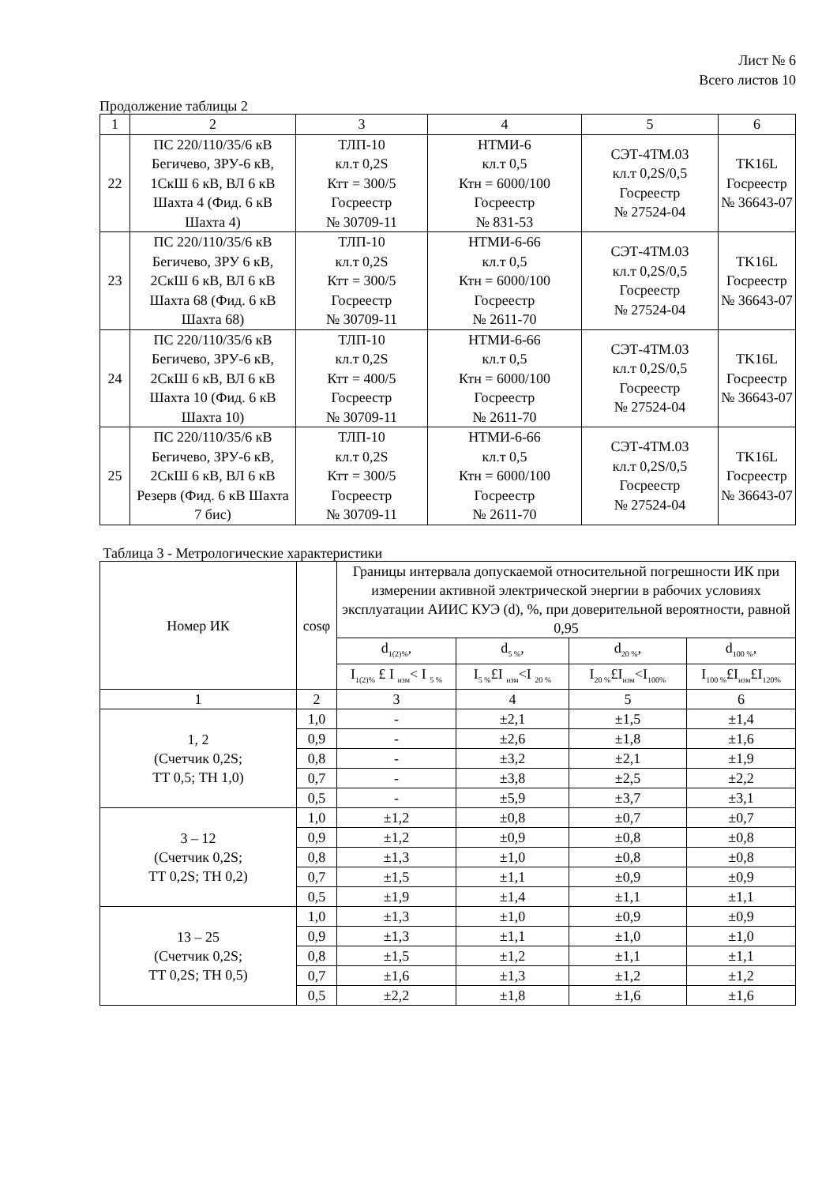Лист № 6
Всего листов 10
Продолжение таблицы 2
| 1 | 2 | 3 | 4 | 5 | 6 |
| --- | --- | --- | --- | --- | --- |
| 22 | ПС 220/110/35/6 кВ Бегичево, ЗРУ-6 кВ, 1СкШ 6 кВ, ВЛ 6 кВ Шахта 4 (Фид. 6 кВ Шахта 4) | ТЛП-10 кл.т 0,2S Ктт = 300/5 Госреестр № 30709-11 | НТМИ-6 кл.т 0,5 Ктн = 6000/100 Госреестр № 831-53 | СЭТ-4ТМ.03 кл.т 0,2S/0,5 Госреестр № 27524-04 | TK16L Госреестр № 36643-07 |
| 23 | ПС 220/110/35/6 кВ Бегичево, ЗРУ 6 кВ, 2СкШ 6 кВ, ВЛ 6 кВ Шахта 68 (Фид. 6 кВ Шахта 68) | ТЛП-10 кл.т 0,2S Ктт = 300/5 Госреестр № 30709-11 | НТМИ-6-66 кл.т 0,5 Ктн = 6000/100 Госреестр № 2611-70 | СЭТ-4ТМ.03 кл.т 0,2S/0,5 Госреестр № 27524-04 | TK16L Госреестр № 36643-07 |
| 24 | ПС 220/110/35/6 кВ Бегичево, ЗРУ-6 кВ, 2СкШ 6 кВ, ВЛ 6 кВ Шахта 10 (Фид. 6 кВ Шахта 10) | ТЛП-10 кл.т 0,2S Ктт = 400/5 Госреестр № 30709-11 | НТМИ-6-66 кл.т 0,5 Ктн = 6000/100 Госреестр № 2611-70 | СЭТ-4ТМ.03 кл.т 0,2S/0,5 Госреестр № 27524-04 | TK16L Госреестр № 36643-07 |
| 25 | ПС 220/110/35/6 кВ Бегичево, ЗРУ-6 кВ, 2СкШ 6 кВ, ВЛ 6 кВ Резерв (Фид. 6 кВ Шахта 7 бис) | ТЛП-10 кл.т 0,2S Ктт = 300/5 Госреестр № 30709-11 | НТМИ-6-66 кл.т 0,5 Ктн = 6000/100 Госреестр № 2611-70 | СЭТ-4ТМ.03 кл.т 0,2S/0,5 Госреестр № 27524-04 | TK16L Госреестр № 36643-07 |
Таблица 3 - Метрологические характеристики
| Номер ИК | cosφ | Границы интервала допускаемой относительной погрешности ИК при измерении активной электрической энергии в рабочих условиях эксплуатации АИИС КУЭ (d), %, при доверительной вероятности, равной 0,95 | | | |
| --- | --- | --- | --- | --- | --- |
| | | d<sub>1(2)%</sub>, | d<sub>5 %</sub>, | d<sub>20 %</sub>, | d<sub>100 %</sub>, |
| | | I<sub>1(2)%</sub> £ I <sub>изм</sub>< I <sub>5 %</sub> | I<sub>5 %</sub>£I <sub>изм</sub><I <sub>20 %</sub> | I<sub>20 %</sub>£I<sub>изм</sub><I<sub>100%</sub> | I<sub>100 %</sub>£I<sub>изм</sub>£I<sub>120%</sub> |
| 1 | 2 | 3 | 4 | 5 | 6 |
| 1, 2 (Счетчик 0,2S; ТТ 0,5; ТН 1,0) | 1,0 | - | ±2,1 | ±1,5 | ±1,4 |
| | 0,9 | - | ±2,6 | ±1,8 | ±1,6 |
| | 0,8 | - | ±3,2 | ±2,1 | ±1,9 |
| | 0,7 | - | ±3,8 | ±2,5 | ±2,2 |
| | 0,5 | - | ±5,9 | ±3,7 | ±3,1 |
| 3 – 12 (Счетчик 0,2S; ТТ 0,2S; ТН 0,2) | 1,0 | ±1,2 | ±0,8 | ±0,7 | ±0,7 |
| | 0,9 | ±1,2 | ±0,9 | ±0,8 | ±0,8 |
| | 0,8 | ±1,3 | ±1,0 | ±0,8 | ±0,8 |
| | 0,7 | ±1,5 | ±1,1 | ±0,9 | ±0,9 |
| | 0,5 | ±1,9 | ±1,4 | ±1,1 | ±1,1 |
| 13 – 25 (Счетчик 0,2S; ТТ 0,2S; ТН 0,5) | 1,0 | ±1,3 | ±1,0 | ±0,9 | ±0,9 |
| | 0,9 | ±1,3 | ±1,1 | ±1,0 | ±1,0 |
| | 0,8 | ±1,5 | ±1,2 | ±1,1 | ±1,1 |
| | 0,7 | ±1,6 | ±1,3 | ±1,2 | ±1,2 |
| | 0,5 | ±2,2 | ±1,8 | ±1,6 | ±1,6 |